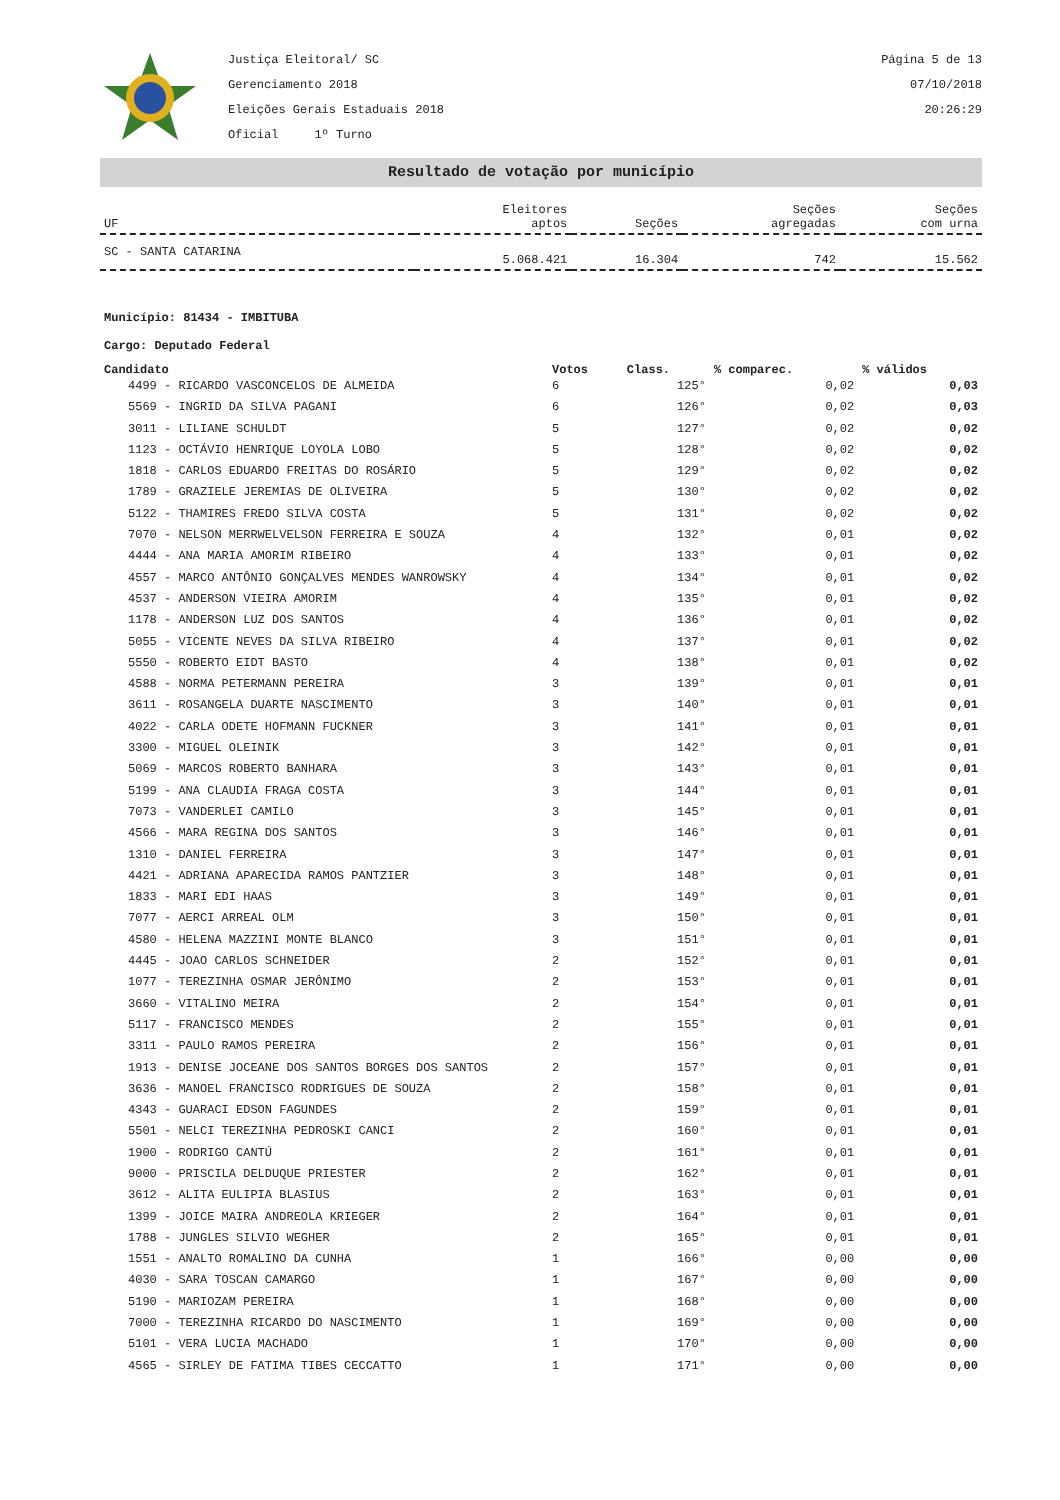Justiça Eleitoral/ SC
Gerenciamento 2018
Eleições Gerais Estaduais 2018
Oficial 1º Turno
Página 5 de 13
07/10/2018
20:26:29
Resultado de votação por município
| UF | Eleitores aptos | Seções | Seções agregadas | Seções com urna |
| --- | --- | --- | --- | --- |
| SC - SANTA CATARINA | 5.068.421 | 16.304 | 742 | 15.562 |
Município: 81434 - IMBITUBA
Cargo: Deputado Federal
| Candidato | Votos | Class. | % comparec. | % válidos |
| --- | --- | --- | --- | --- |
| 4499 - RICARDO VASCONCELOS DE ALMEIDA | 6 | 125° | 0,02 | 0,03 |
| 5569 - INGRID DA SILVA PAGANI | 6 | 126° | 0,02 | 0,03 |
| 3011 - LILIANE SCHULDT | 5 | 127° | 0,02 | 0,02 |
| 1123 - OCTÁVIO HENRIQUE LOYOLA LOBO | 5 | 128° | 0,02 | 0,02 |
| 1818 - CARLOS EDUARDO FREITAS DO ROSÁRIO | 5 | 129° | 0,02 | 0,02 |
| 1789 - GRAZIELE JEREMIAS DE OLIVEIRA | 5 | 130° | 0,02 | 0,02 |
| 5122 - THAMIRES FREDO SILVA COSTA | 5 | 131° | 0,02 | 0,02 |
| 7070 - NELSON MERRWELVELSON FERREIRA E SOUZA | 4 | 132° | 0,01 | 0,02 |
| 4444 - ANA MARIA AMORIM RIBEIRO | 4 | 133° | 0,01 | 0,02 |
| 4557 - MARCO ANTÔNIO GONÇALVES MENDES WANROWSKY | 4 | 134° | 0,01 | 0,02 |
| 4537 - ANDERSON VIEIRA AMORIM | 4 | 135° | 0,01 | 0,02 |
| 1178 - ANDERSON LUZ DOS SANTOS | 4 | 136° | 0,01 | 0,02 |
| 5055 - VICENTE NEVES DA SILVA RIBEIRO | 4 | 137° | 0,01 | 0,02 |
| 5550 - ROBERTO EIDT BASTO | 4 | 138° | 0,01 | 0,02 |
| 4588 - NORMA PETERMANN PEREIRA | 3 | 139° | 0,01 | 0,01 |
| 3611 - ROSANGELA DUARTE NASCIMENTO | 3 | 140° | 0,01 | 0,01 |
| 4022 - CARLA ODETE HOFMANN FUCKNER | 3 | 141° | 0,01 | 0,01 |
| 3300 - MIGUEL OLEINIK | 3 | 142° | 0,01 | 0,01 |
| 5069 - MARCOS ROBERTO BANHARA | 3 | 143° | 0,01 | 0,01 |
| 5199 - ANA CLAUDIA FRAGA COSTA | 3 | 144° | 0,01 | 0,01 |
| 7073 - VANDERLEI CAMILO | 3 | 145° | 0,01 | 0,01 |
| 4566 - MARA REGINA DOS SANTOS | 3 | 146° | 0,01 | 0,01 |
| 1310 - DANIEL FERREIRA | 3 | 147° | 0,01 | 0,01 |
| 4421 - ADRIANA APARECIDA RAMOS PANTZIER | 3 | 148° | 0,01 | 0,01 |
| 1833 - MARI EDI HAAS | 3 | 149° | 0,01 | 0,01 |
| 7077 - AERCI ARREAL OLM | 3 | 150° | 0,01 | 0,01 |
| 4580 - HELENA MAZZINI MONTE BLANCO | 3 | 151° | 0,01 | 0,01 |
| 4445 - JOAO CARLOS SCHNEIDER | 2 | 152° | 0,01 | 0,01 |
| 1077 - TEREZINHA OSMAR JERÔNIMO | 2 | 153° | 0,01 | 0,01 |
| 3660 - VITALINO MEIRA | 2 | 154° | 0,01 | 0,01 |
| 5117 - FRANCISCO MENDES | 2 | 155° | 0,01 | 0,01 |
| 3311 - PAULO RAMOS PEREIRA | 2 | 156° | 0,01 | 0,01 |
| 1913 - DENISE JOCEANE DOS SANTOS BORGES DOS SANTOS | 2 | 157° | 0,01 | 0,01 |
| 3636 - MANOEL FRANCISCO RODRIGUES DE SOUZA | 2 | 158° | 0,01 | 0,01 |
| 4343 - GUARACI EDSON FAGUNDES | 2 | 159° | 0,01 | 0,01 |
| 5501 - NELCI TEREZINHA PEDROSKI CANCI | 2 | 160° | 0,01 | 0,01 |
| 1900 - RODRIGO CANTÚ | 2 | 161° | 0,01 | 0,01 |
| 9000 - PRISCILA DELDUQUE PRIESTER | 2 | 162° | 0,01 | 0,01 |
| 3612 - ALITA EULIPIA BLASIUS | 2 | 163° | 0,01 | 0,01 |
| 1399 - JOICE MAIRA ANDREOLA KRIEGER | 2 | 164° | 0,01 | 0,01 |
| 1788 - JUNGLES SILVIO WEGHER | 2 | 165° | 0,01 | 0,01 |
| 1551 - ANALTO ROMALINO DA CUNHA | 1 | 166° | 0,00 | 0,00 |
| 4030 - SARA TOSCAN CAMARGO | 1 | 167° | 0,00 | 0,00 |
| 5190 - MARIOZAM PEREIRA | 1 | 168° | 0,00 | 0,00 |
| 7000 - TEREZINHA RICARDO DO NASCIMENTO | 1 | 169° | 0,00 | 0,00 |
| 5101 - VERA LUCIA MACHADO | 1 | 170° | 0,00 | 0,00 |
| 4565 - SIRLEY DE FATIMA TIBES CECCATTO | 1 | 171° | 0,00 | 0,00 |